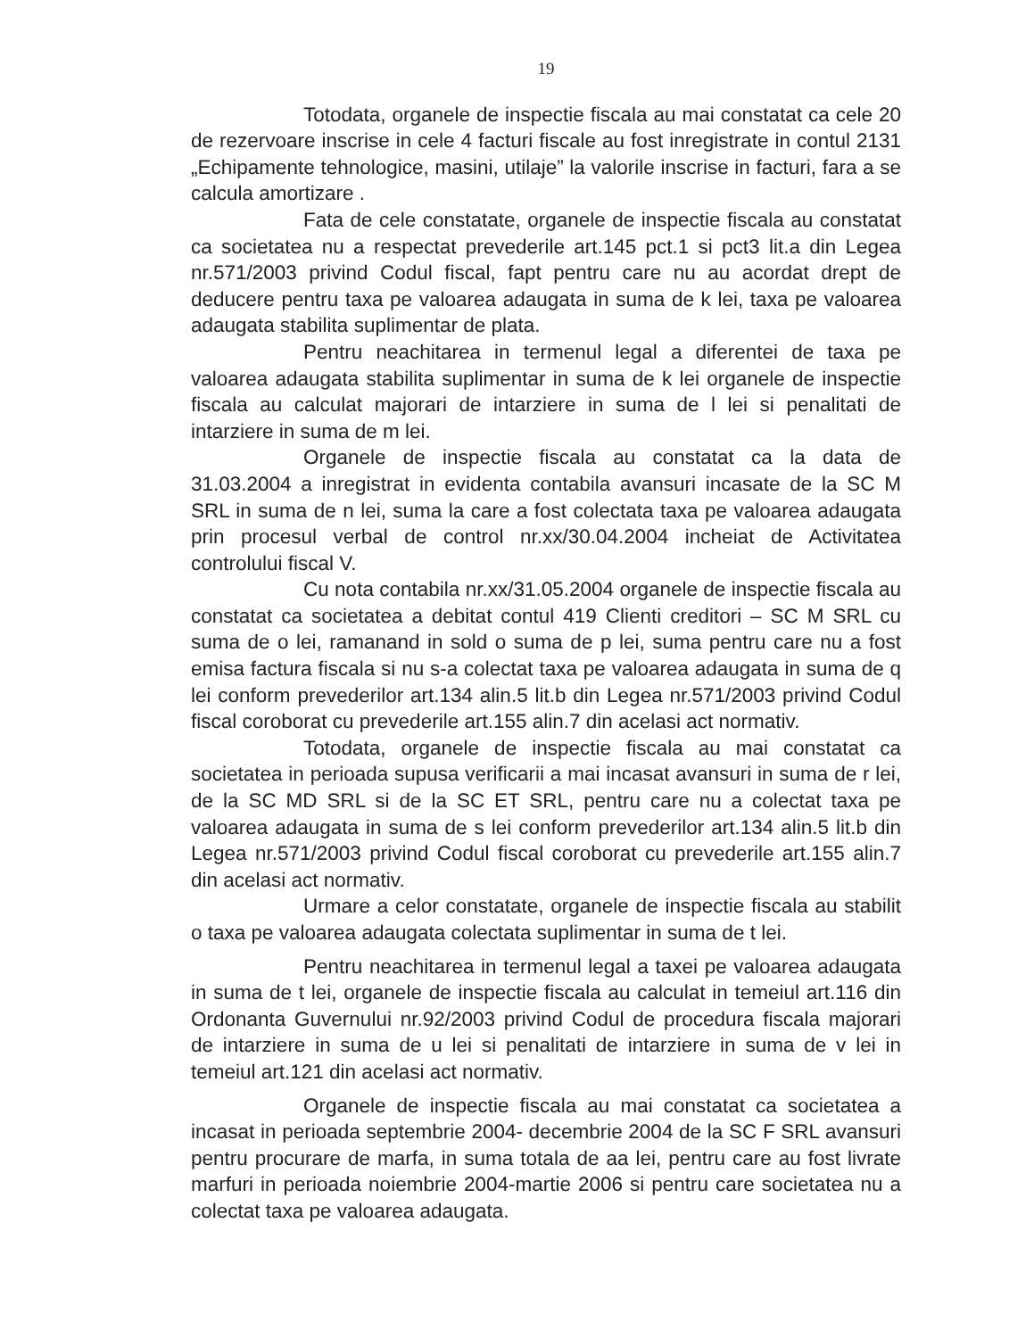19
Totodata, organele de inspectie fiscala au mai constatat ca cele 20 de rezervoare inscrise in cele 4 facturi fiscale au fost inregistrate in contul 2131 „Echipamente tehnologice, masini, utilaje” la valorile inscrise in facturi, fara a se calcula amortizare .
Fata de cele constatate, organele de inspectie fiscala au constatat ca societatea nu a respectat prevederile art.145 pct.1 si pct3 lit.a din Legea nr.571/2003 privind Codul fiscal, fapt pentru care nu au acordat drept de deducere pentru taxa pe valoarea adaugata in suma de k lei, taxa pe valoarea adaugata stabilita suplimentar de plata.
Pentru neachitarea in termenul legal a diferentei de taxa pe valoarea adaugata stabilita suplimentar in suma de k lei organele de inspectie fiscala au calculat majorari de intarziere in suma de l lei si penalitati de intarziere in suma de m lei.
Organele de inspectie fiscala au constatat ca la data de 31.03.2004 a inregistrat in evidenta contabila avansuri incasate de la SC M SRL in suma de n lei, suma la care a fost colectata taxa pe valoarea adaugata prin procesul verbal de control nr.xx/30.04.2004 incheiat de Activitatea controlului fiscal V.
Cu nota contabila nr.xx/31.05.2004 organele de inspectie fiscala au constatat ca societatea a debitat contul 419 Clienti creditori – SC M SRL cu suma de o lei, ramanand in sold o suma de p lei, suma pentru care nu a fost emisa factura fiscala si nu s-a colectat taxa pe valoarea adaugata in suma de q lei conform prevederilor art.134 alin.5 lit.b din Legea nr.571/2003 privind Codul fiscal coroborat cu prevederile art.155 alin.7 din acelasi act normativ.
Totodata, organele de inspectie fiscala au mai constatat ca societatea in perioada supusa verificarii a mai incasat avansuri in suma de r lei, de la SC MD SRL si de la SC ET SRL, pentru care nu a colectat taxa pe valoarea adaugata in suma de s lei conform prevederilor art.134 alin.5 lit.b din Legea nr.571/2003 privind Codul fiscal coroborat cu prevederile art.155 alin.7 din acelasi act normativ.
Urmare a celor constatate, organele de inspectie fiscala au stabilit o taxa pe valoarea adaugata colectata suplimentar in suma de t lei.
Pentru neachitarea in termenul legal a taxei pe valoarea adaugata in suma de t lei, organele de inspectie fiscala au calculat in temeiul art.116 din Ordonanta Guvernului nr.92/2003 privind Codul de procedura fiscala majorari de intarziere in suma de u lei si penalitati de intarziere in suma de v lei in temeiul art.121 din acelasi act normativ.
Organele de inspectie fiscala au mai constatat ca societatea a incasat in perioada septembrie 2004- decembrie 2004 de la SC F SRL avansuri pentru procurare de marfa, in suma totala de aa lei, pentru care au fost livrate marfuri in perioada noiembrie 2004-martie 2006 si pentru care societatea nu a colectat taxa pe valoarea adaugata.